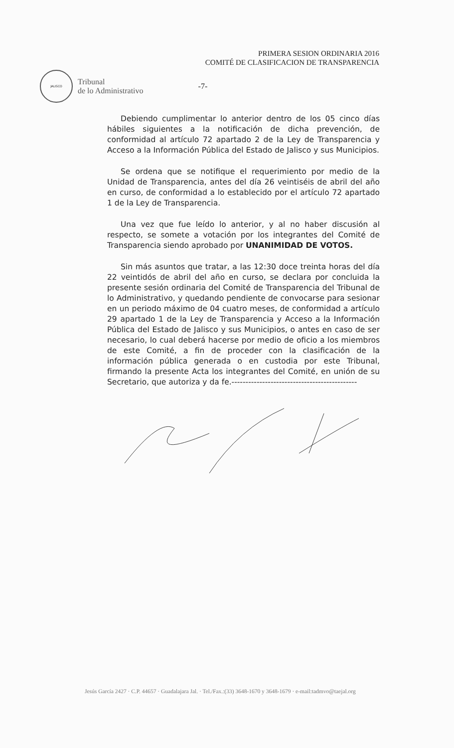PRIMERA SESION ORDINARIA 2016
COMITÉ DE CLASIFICACION DE TRANSPARENCIA
JALISCO
Tribunal
de lo Administrativo
-7-
Debiendo cumplimentar lo anterior dentro de los 05 cinco días hábiles siguientes a la notificación de dicha prevención, de conformidad al artículo 72 apartado 2 de la Ley de Transparencia y Acceso a la Información Pública del Estado de Jalisco y sus Municipios.
Se ordena que se notifique el requerimiento por medio de la Unidad de Transparencia, antes del día 26 veintiséis de abril del año en curso, de conformidad a lo establecido por el artículo 72 apartado 1 de la Ley de Transparencia.
Una vez que fue leído lo anterior, y al no haber discusión al respecto, se somete a votación por los integrantes del Comité de Transparencia siendo aprobado por UNANIMIDAD DE VOTOS.
Sin más asuntos que tratar, a las 12:30 doce treinta horas del día 22 veintidós de abril del año en curso, se declara por concluida la presente sesión ordinaria del Comité de Transparencia del Tribunal de lo Administrativo, y quedando pendiente de convocarse para sesionar en un periodo máximo de 04 cuatro meses, de conformidad a artículo 29 apartado 1 de la Ley de Transparencia y Acceso a la Información Pública del Estado de Jalisco y sus Municipios, o antes en caso de ser necesario, lo cual deberá hacerse por medio de oficio a los miembros de este Comité, a fin de proceder con la clasificación de la información pública generada o en custodia por este Tribunal, firmando la presente Acta los integrantes del Comité, en unión de su Secretario, que autoriza y da fe.---------------------------------------------
Jesús García 2427 · C.P. 44657 · Guadalajara Jal. · Tel./Fax.:(33) 3648-1670 y 3648-1679 · e-mail:tadmvo@taejal.org